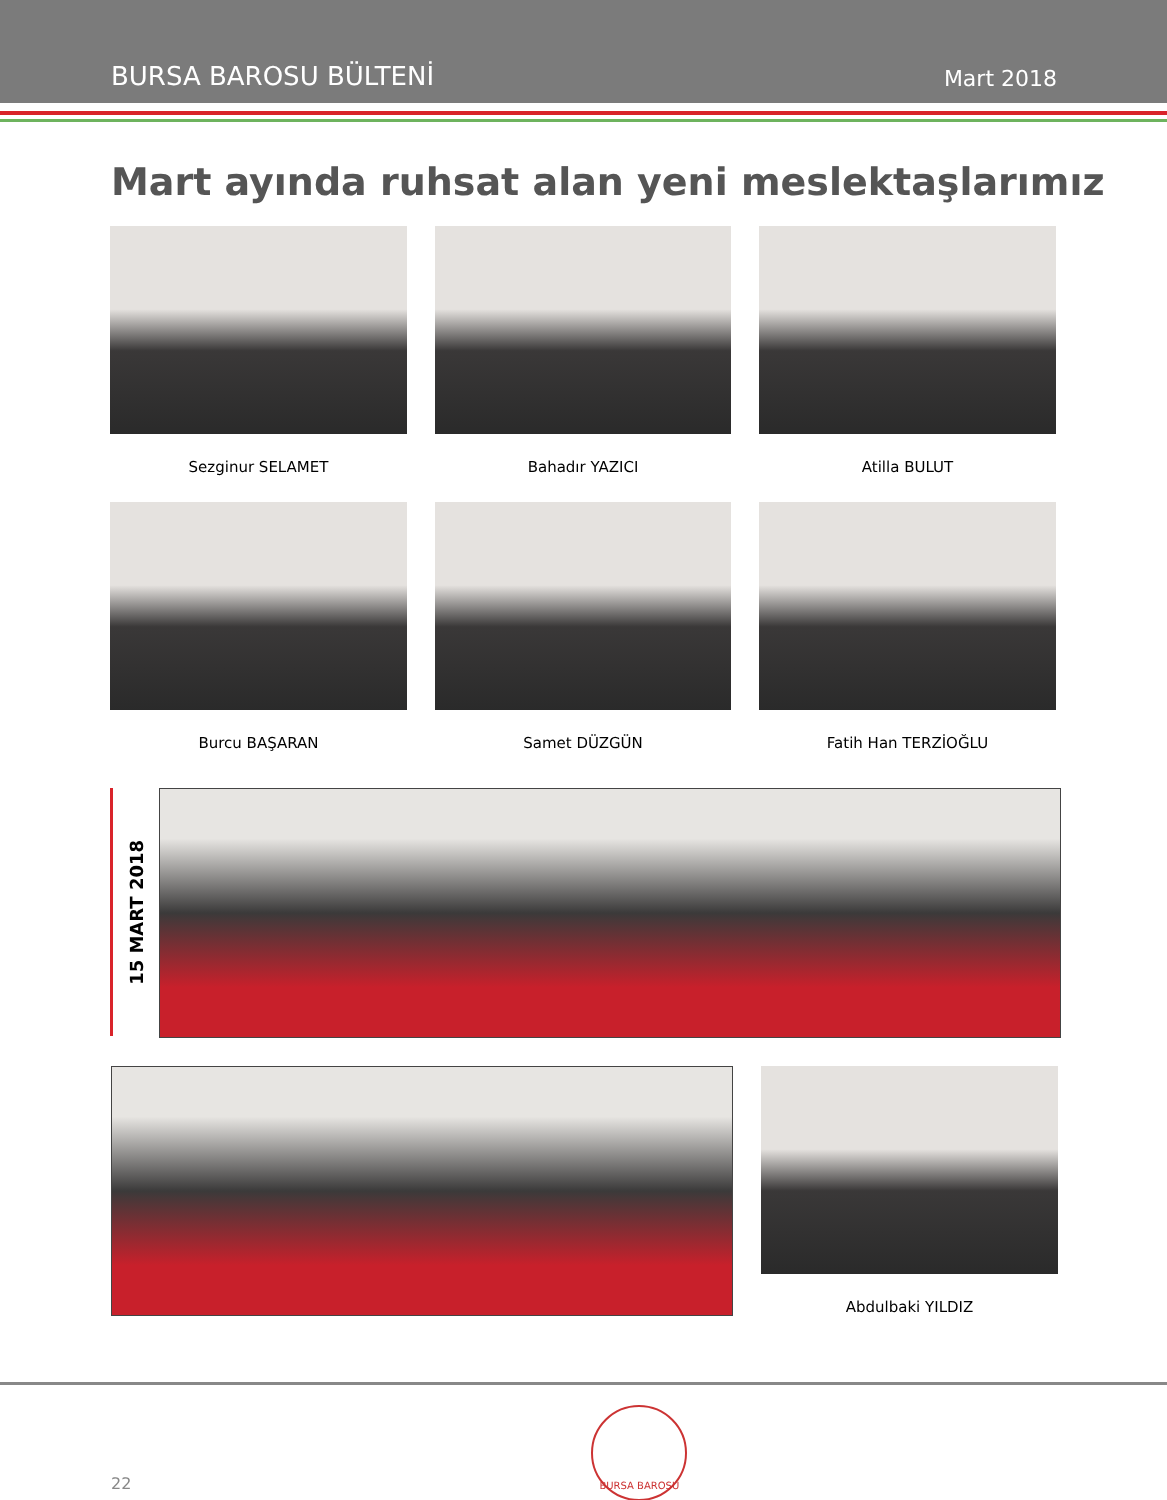BURSA BAROSU BÜLTENİ Mart 2018
Mart ayında ruhsat alan yeni meslektaşlarımız
Sezginur SELAMET
Bahadır YAZICI
Atilla BULUT
Burcu BAŞARAN
Samet DÜZGÜN
Fatih Han TERZİOĞLU
15 MART 2018
Abdulbaki YILDIZ
22
BURSA BAROSU